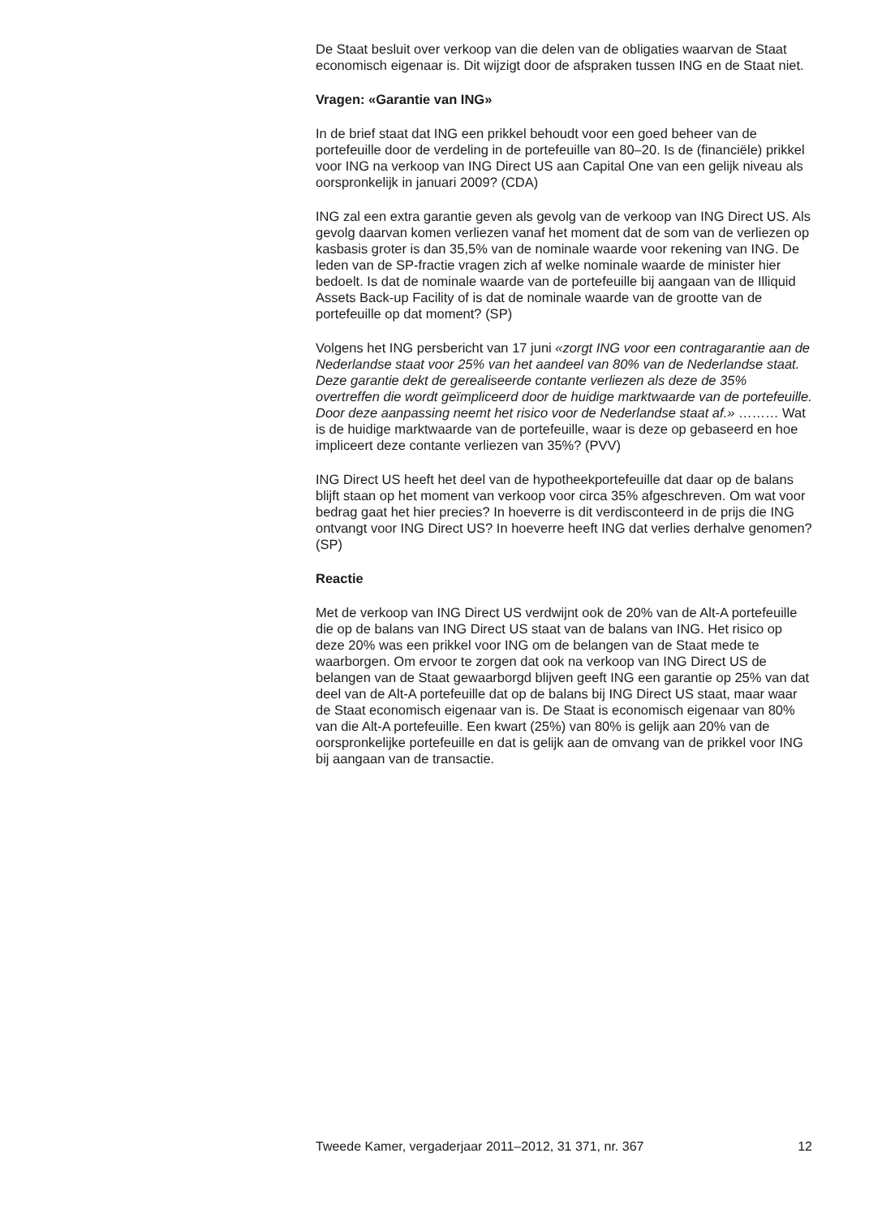De Staat besluit over verkoop van die delen van de obligaties waarvan de Staat economisch eigenaar is. Dit wijzigt door de afspraken tussen ING en de Staat niet.
Vragen: «Garantie van ING»
In de brief staat dat ING een prikkel behoudt voor een goed beheer van de portefeuille door de verdeling in de portefeuille van 80–20. Is de (financiële) prikkel voor ING na verkoop van ING Direct US aan Capital One van een gelijk niveau als oorspronkelijk in januari 2009? (CDA)
ING zal een extra garantie geven als gevolg van de verkoop van ING Direct US. Als gevolg daarvan komen verliezen vanaf het moment dat de som van de verliezen op kasbasis groter is dan 35,5% van de nominale waarde voor rekening van ING. De leden van de SP-fractie vragen zich af welke nominale waarde de minister hier bedoelt. Is dat de nominale waarde van de portefeuille bij aangaan van de Illiquid Assets Back-up Facility of is dat de nominale waarde van de grootte van de portefeuille op dat moment? (SP)
Volgens het ING persbericht van 17 juni «zorgt ING voor een contragarantie aan de Nederlandse staat voor 25% van het aandeel van 80% van de Nederlandse staat. Deze garantie dekt de gerealiseerde contante verliezen als deze de 35% overtreffen die wordt geïmpliceerd door de huidige marktwaarde van de portefeuille. Door deze aanpassing neemt het risico voor de Nederlandse staat af.» ……… Wat is de huidige marktwaarde van de portefeuille, waar is deze op gebaseerd en hoe impliceert deze contante verliezen van 35%? (PVV)
ING Direct US heeft het deel van de hypotheekportefeuille dat daar op de balans blijft staan op het moment van verkoop voor circa 35% afgeschreven. Om wat voor bedrag gaat het hier precies? In hoeverre is dit verdisconteerd in de prijs die ING ontvangt voor ING Direct US? In hoeverre heeft ING dat verlies derhalve genomen? (SP)
Reactie
Met de verkoop van ING Direct US verdwijnt ook de 20% van de Alt-A portefeuille die op de balans van ING Direct US staat van de balans van ING. Het risico op deze 20% was een prikkel voor ING om de belangen van de Staat mede te waarborgen. Om ervoor te zorgen dat ook na verkoop van ING Direct US de belangen van de Staat gewaarborgd blijven geeft ING een garantie op 25% van dat deel van de Alt-A portefeuille dat op de balans bij ING Direct US staat, maar waar de Staat economisch eigenaar van is. De Staat is economisch eigenaar van 80% van die Alt-A portefeuille. Een kwart (25%) van 80% is gelijk aan 20% van de oorspronkelijke portefeuille en dat is gelijk aan de omvang van de prikkel voor ING bij aangaan van de transactie.
Tweede Kamer, vergaderjaar 2011–2012, 31 371, nr. 367 12